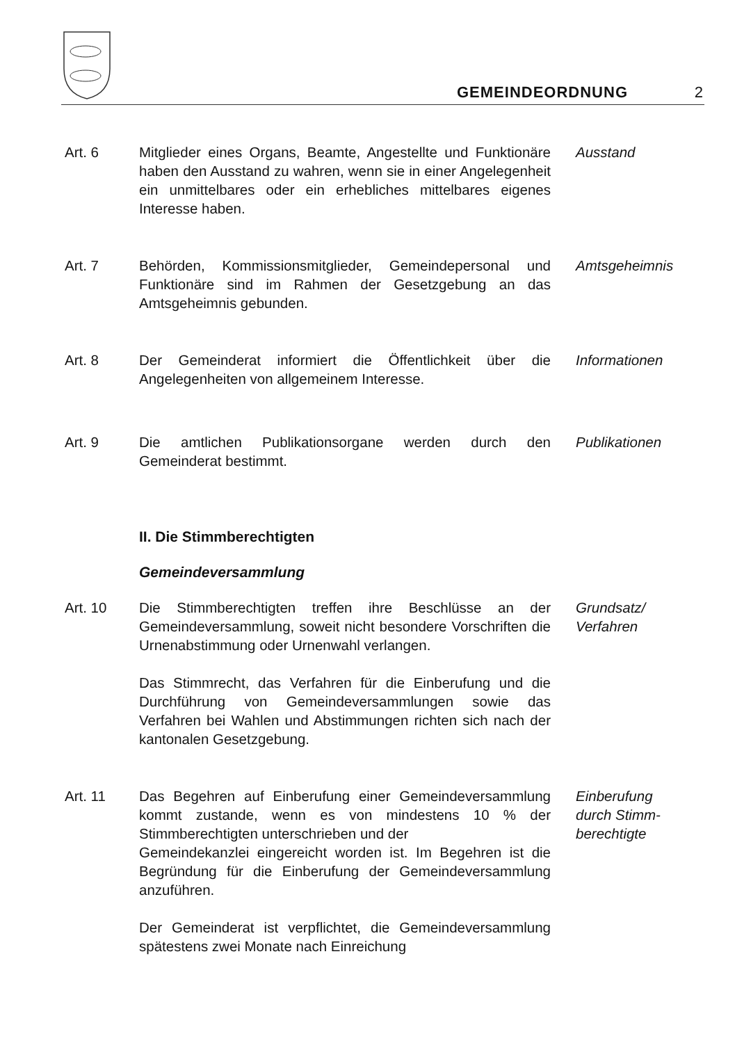GEMEINDEORDNUNG 2
Art. 6 Mitglieder eines Organs, Beamte, Angestellte und Funktionäre haben den Ausstand zu wahren, wenn sie in einer Angelegenheit ein unmittelbares oder ein erhebliches mittelbares eigenes Interesse haben.
Ausstand
Art. 7 Behörden, Kommissionsmitglieder, Gemeindepersonal und Funktionäre sind im Rahmen der Gesetzgebung an das Amtsgeheimnis gebunden.
Amtsgeheimnis
Art. 8 Der Gemeinderat informiert die Öffentlichkeit über die Angelegenheiten von allgemeinem Interesse.
Informationen
Art. 9 Die amtlichen Publikationsorgane werden durch den Gemeinderat bestimmt.
Publikationen
II. Die Stimmberechtigten
Gemeindeversammlung
Art. 10 Die Stimmberechtigten treffen ihre Beschlüsse an der Gemeindeversammlung, soweit nicht besondere Vorschriften die Urnenabstimmung oder Urnenwahl verlangen.
Das Stimmrecht, das Verfahren für die Einberufung und die Durchführung von Gemeindeversammlungen sowie das Verfahren bei Wahlen und Abstimmungen richten sich nach der kantonalen Gesetzgebung.
Grundsatz/
Verfahren
Art. 11 Das Begehren auf Einberufung einer Gemeindeversammlung kommt zustande, wenn es von mindestens 10 % der Stimmberechtigten unterschrieben und der
Gemeindekanzlei eingereicht worden ist. Im Begehren ist die Begründung für die Einberufung der Gemeindeversammlung anzuführen.
Der Gemeinderat ist verpflichtet, die Gemeindeversammlung spätestens zwei Monate nach Einreichung
Einberufung
durch Stimm-
berechtigte